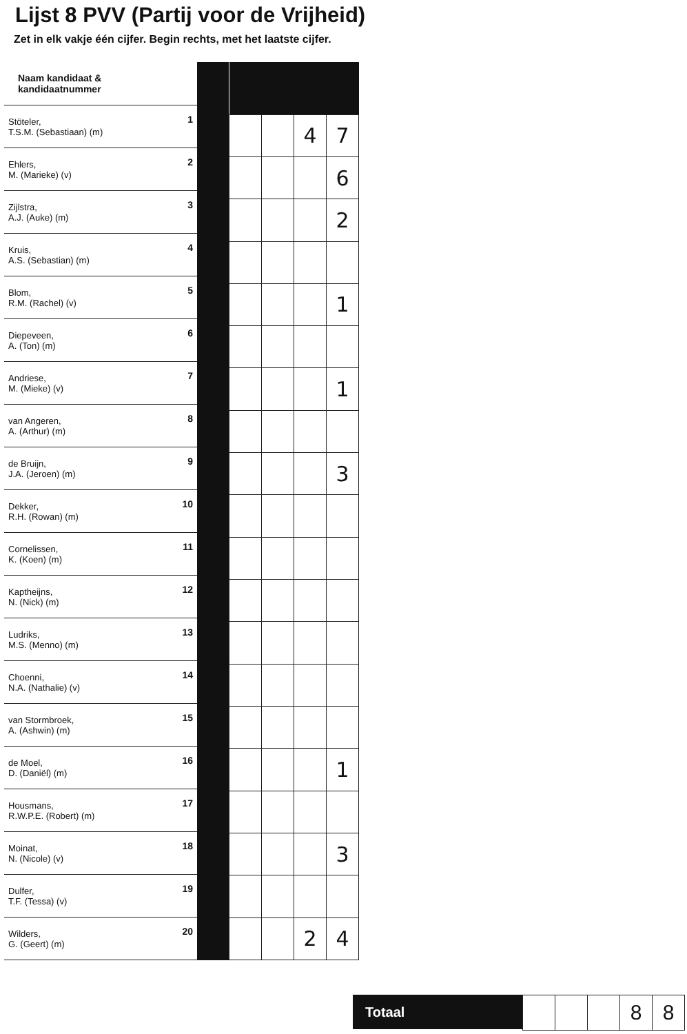Lijst 8 PVV (Partij voor de Vrijheid)
Zet in elk vakje één cijfer. Begin rechts, met het laatste cijfer.
| Naam kandidaat & kandidaatnummer | |
| --- | --- |
| Stöteler, T.S.M. (Sebastiaan) (m) | 1 |
| Ehlers, M. (Marieke) (v) | 2 |
| Zijlstra, A.J. (Auke) (m) | 3 |
| Kruis, A.S. (Sebastian) (m) | 4 |
| Blom, R.M. (Rachel) (v) | 5 |
| Diepeveen, A. (Ton) (m) | 6 |
| Andriese, M. (Mieke) (v) | 7 |
| van Angeren, A. (Arthur) (m) | 8 |
| de Bruijn, J.A. (Jeroen) (m) | 9 |
| Dekker, R.H. (Rowan) (m) | 10 |
| Cornelissen, K. (Koen) (m) | 11 |
| Kaptheijns, N. (Nick) (m) | 12 |
| Ludriks, M.S. (Menno) (m) | 13 |
| Choenni, N.A. (Nathalie) (v) | 14 |
| van Stormbroek, A. (Ashwin) (m) | 15 |
| de Moel, D. (Daniël) (m) | 16 |
| Housmans, R.W.P.E. (Robert) (m) | 17 |
| Moinat, N. (Nicole) (v) | 18 |
| Dulfer, T.F. (Tessa) (v) | 19 |
| Wilders, G. (Geert) (m) | 20 |
| | | 4 | 7 |
| | | | 6 |
| | | | 2 |
| | | | 1 |
| | | | 1 |
| | | | 3 |
| | | | 1 |
| | | | 3 |
| | | 2 | 4 |
Totaal
| | | | 8 | 8 |